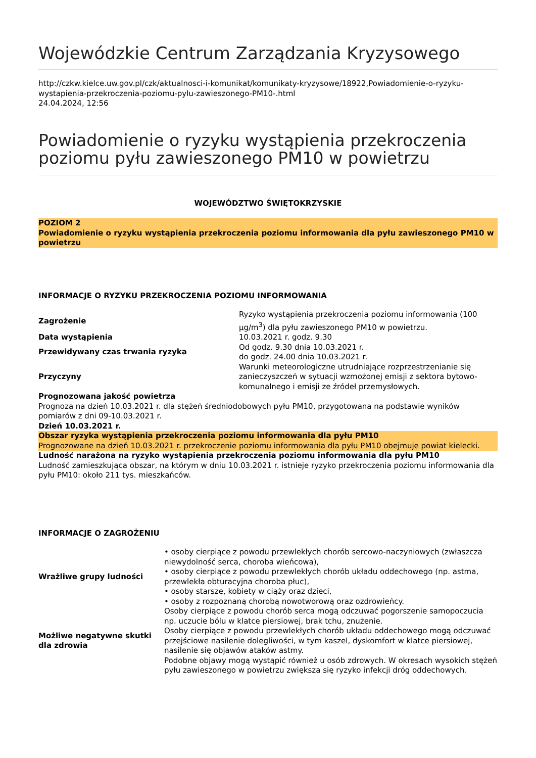Wojewódzkie Centrum Zarządzania Kryzysowego
http://czkw.kielce.uw.gov.pl/czk/aktualnosci-i-komunikat/komunikaty-kryzysowe/18922,Powiadomienie-o-ryzyku-wystapienia-przekroczenia-poziomu-pylu-zawieszonego-PM10-.html
24.04.2024, 12:56
Powiadomienie o ryzyku wystąpienia przekroczenia poziomu pyłu zawieszonego PM10 w powietrzu
WOJEWÓDZTWO ŚWIĘTOKRZYSKIE
POZIOM 2
Powiadomienie o ryzyku wystąpienia przekroczenia poziomu informowania dla pyłu zawieszonego PM10 w powietrzu
INFORMACJE O RYZYKU PRZEKROCZENIA POZIOMU INFORMOWANIA
| Zagrożenie | Ryzyko wystąpienia przekroczenia poziomu informowania (100 µg/m<sup>3</sup>) dla pyłu zawieszonego PM10 w powietrzu. |
| Data wystąpienia | 10.03.2021 r. godz. 9.30 |
| Przewidywany czas trwania ryzyka | Od godz. 9.30 dnia 10.03.2021 r. do godz. 24.00 dnia 10.03.2021 r. |
| Przyczyny | Warunki meteorologiczne utrudniające rozprzestrzenianie się zanieczyszczeń w sytuacji wzmożonej emisji z sektora bytowo-komunalnego i emisji ze źródeł przemysłowych. |
Prognozowana jakość powietrza
Prognoza na dzień 10.03.2021 r. dla stężeń średniodobowych pyłu PM10, przygotowana na podstawie wyników pomiarów z dni 09-10.03.2021 r.
Dzień 10.03.2021 r.
Obszar ryzyka wystąpienia przekroczenia poziomu informowania dla pyłu PM10
Prognozowane na dzień 10.03.2021 r. przekroczenie poziomu informowania dla pyłu PM10 obejmuje powiat kielecki.
Ludność narażona na ryzyko wystąpienia przekroczenia poziomu informowania dla pyłu PM10
Ludność zamieszkująca obszar, na którym w dniu 10.03.2021 r. istnieje ryzyko przekroczenia poziomu informowania dla pyłu PM10: około 211 tys. mieszkańców.
INFORMACJE O ZAGROŻENIU
| Wrażliwe grupy ludności | • osoby cierpiące z powodu przewlekłych chorób sercowo-naczyniowych (zwłaszcza niewydolność serca, choroba wieńcowa), • osoby cierpiące z powodu przewlekłych chorób układu oddechowego (np. astma, przewlekła obturacyjna choroba płuc), • osoby starsze, kobiety w ciąży oraz dzieci, • osoby z rozpoznaną chorobą nowotworową oraz ozdrowieńcy. |
| Możliwe negatywne skutki dla zdrowia | Osoby cierpiące z powodu chorób serca mogą odczuwać pogorszenie samopoczucia np. uczucie bólu w klatce piersiowej, brak tchu, znużenie. Osoby cierpiące z powodu przewlekłych chorób układu oddechowego mogą odczuwać przejściowe nasilenie dolegliwości, w tym kaszel, dyskomfort w klatce piersiowej, nasilenie się objawów ataków astmy. Podobne objawy mogą wystąpić również u osób zdrowych. W okresach wysokich stężeń pyłu zawieszonego w powietrzu zwiększa się ryzyko infekcji dróg oddechowych. |